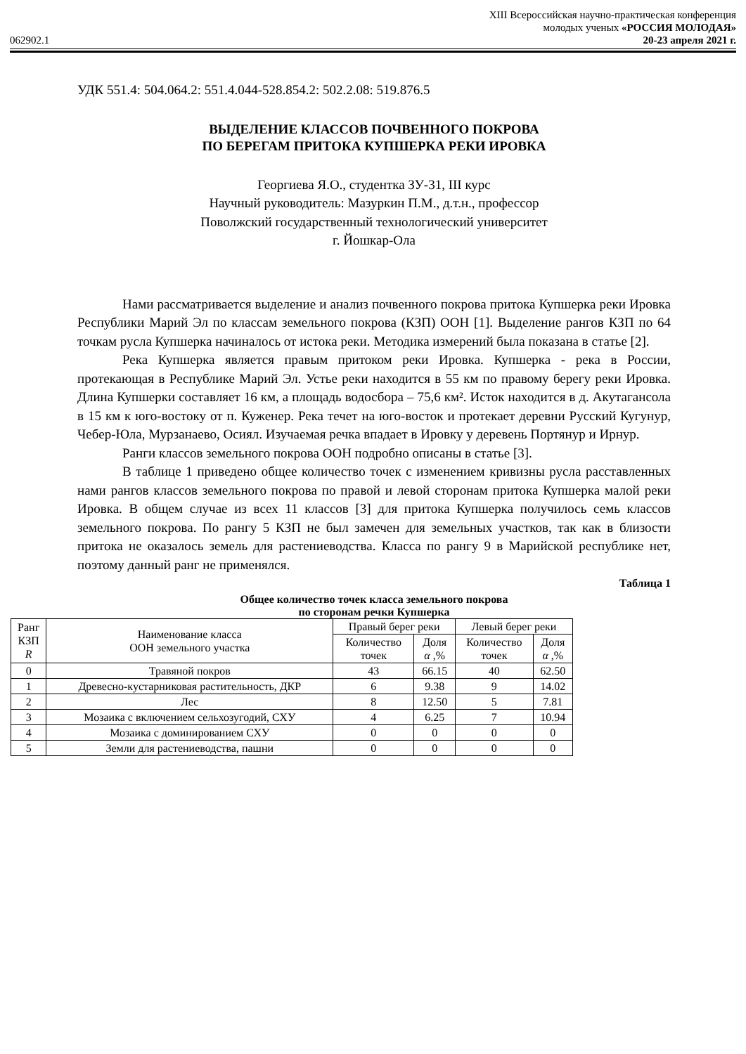XIII Всероссийская научно-практическая конференция
молодых ученых «РОССИЯ МОЛОДАЯ»
062902.1 20-23 апреля 2021 г.
УДК 551.4: 504.064.2: 551.4.044-528.854.2: 502.2.08: 519.876.5
ВЫДЕЛЕНИЕ КЛАССОВ ПОЧВЕННОГО ПОКРОВА
ПО БЕРЕГАМ ПРИТОКА КУПШЕРКА РЕКИ ИРОВКА
Георгиева Я.О., студентка ЗУ-31, III курс
Научный руководитель: Мазуркин П.М., д.т.н., профессор
Поволжский государственный технологический университет
г. Йошкар-Ола
Нами рассматривается выделение и анализ почвенного покрова притока Купшерка реки Ировка Республики Марий Эл по классам земельного покрова (КЗП) ООН [1]. Выделение рангов КЗП по 64 точкам русла Купшерка начиналось от истока реки. Методика измерений была показана в статье [2].
Река Купшерка является правым притоком реки Ировка. Купшерка - река в России, протекающая в Республике Марий Эл. Устье реки находится в 55 км по правому берегу реки Ировка. Длина Купшерки составляет 16 км, а площадь водосбора – 75,6 км². Исток находится в д. Акутагансола в 15 км к юго-востоку от п. Куженер. Река течет на юго-восток и протекает деревни Русский Кугунур, Чебер-Юла, Мурзанаево, Осиял. Изучаемая речка впадает в Ировку у деревень Портянур и Ирнур.
Ранги классов земельного покрова ООН подробно описаны в статье [3].
В таблице 1 приведено общее количество точек с изменением кривизны русла расставленных нами рангов классов земельного покрова по правой и левой сторонам притока Купшерка малой реки Ировка. В общем случае из всех 11 классов [3] для притока Купшерка получилось семь классов земельного покрова. По рангу 5 КЗП не был замечен для земельных участков, так как в близости притока не оказалось земель для растениеводства. Класса по рангу 9 в Марийской республике нет, поэтому данный ранг не применялся.
Таблица 1
Общее количество точек класса земельного покрова
по сторонам речки Купшерка
| Ранг КЗП R | Наименование класса ООН земельного участка | Правый берег реки | | Левый берег реки | |
| --- | --- | --- | --- | --- | --- |
| | | Количество точек | Доля α ,% | Количество точек | Доля α ,% |
| 0 | Травяной покров | 43 | 66.15 | 40 | 62.50 |
| 1 | Древесно-кустарниковая растительность, ДКР | 6 | 9.38 | 9 | 14.02 |
| 2 | Лес | 8 | 12.50 | 5 | 7.81 |
| 3 | Мозаика с включением сельхозугодий, СХУ | 4 | 6.25 | 7 | 10.94 |
| 4 | Мозаика с доминированием СХУ | 0 | 0 | 0 | 0 |
| 5 | Земли для растениеводства, пашни | 0 | 0 | 0 | 0 |